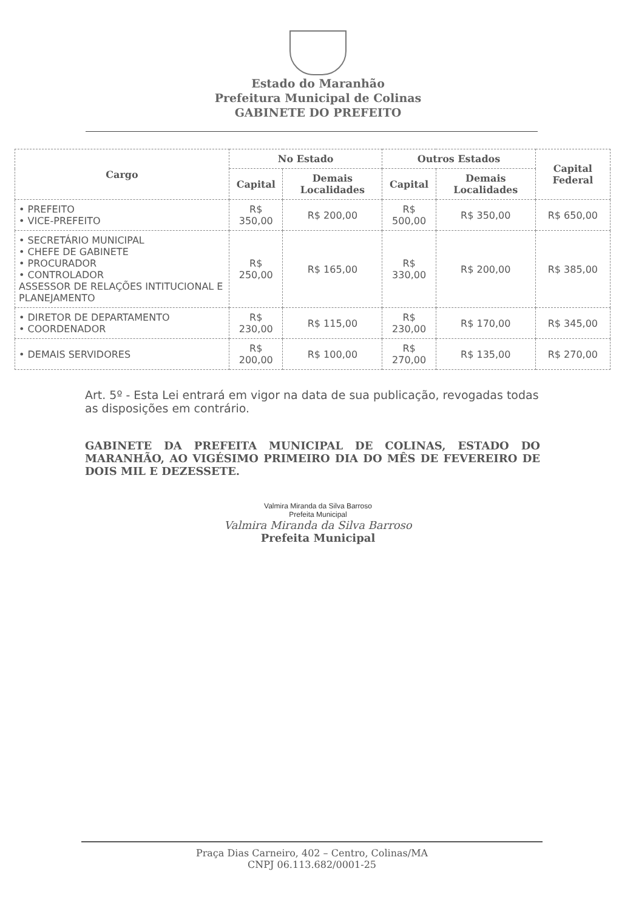Estado do Maranhão
Prefeitura Municipal de Colinas
GABINETE DO PREFEITO
| Cargo | No Estado | | Outros Estados | | Capital Federal |
| --- | --- | --- | --- | --- | --- |
| | Capital | Demais Localidades | Capital | Demais Localidades | |
| • PREFEITO • VICE-PREFEITO | R$ 350,00 | R$ 200,00 | R$ 500,00 | R$ 350,00 | R$ 650,00 |
| • SECRETÁRIO MUNICIPAL • CHEFE DE GABINETE • PROCURADOR • CONTROLADOR ASSESSOR DE RELAÇÕES INTITUCIONAL E PLANEJAMENTO | R$ 250,00 | R$ 165,00 | R$ 330,00 | R$ 200,00 | R$ 385,00 |
| • DIRETOR DE DEPARTAMENTO • COORDENADOR | R$ 230,00 | R$ 115,00 | R$ 230,00 | R$ 170,00 | R$ 345,00 |
| • DEMAIS SERVIDORES | R$ 200,00 | R$ 100,00 | R$ 270,00 | R$ 135,00 | R$ 270,00 |
Art. 5º - Esta Lei entrará em vigor na data de sua publicação, revogadas todas as disposições em contrário.
GABINETE DA PREFEITA MUNICIPAL DE COLINAS, ESTADO DO MARANHÃO, AO VIGÉSIMO PRIMEIRO DIA DO MÊS DE FEVEREIRO DE DOIS MIL E DEZESSETE.
Valmira Miranda da Silva Barroso
Prefeita Municipal
Valmira Miranda da Silva Barroso
Prefeita Municipal
Praça Dias Carneiro, 402 – Centro, Colinas/MA
CNPJ 06.113.682/0001-25